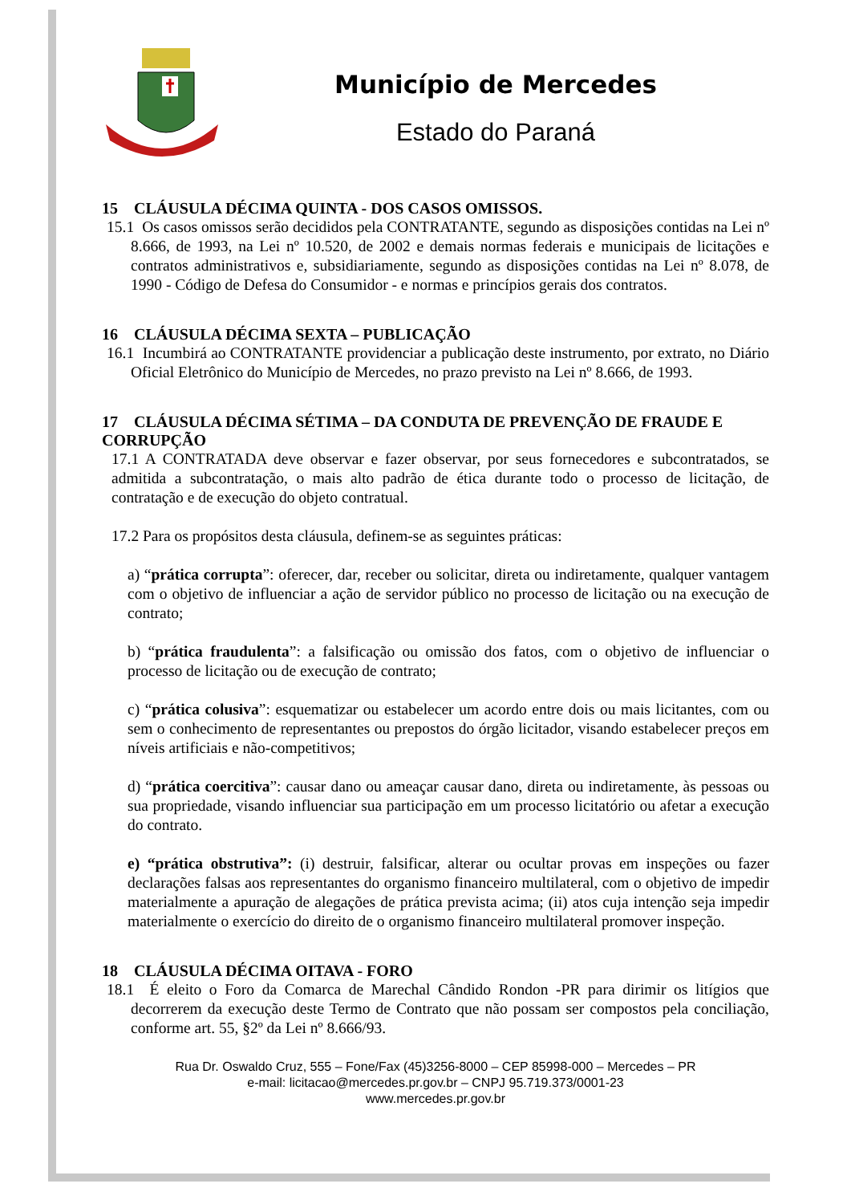Município de Mercedes
Estado do Paraná
15 CLÁUSULA DÉCIMA QUINTA - DOS CASOS OMISSOS.
15.1 Os casos omissos serão decididos pela CONTRATANTE, segundo as disposições contidas na Lei nº 8.666, de 1993, na Lei nº 10.520, de 2002 e demais normas federais e municipais de licitações e contratos administrativos e, subsidiariamente, segundo as disposições contidas na Lei nº 8.078, de 1990 - Código de Defesa do Consumidor - e normas e princípios gerais dos contratos.
16 CLÁUSULA DÉCIMA SEXTA – PUBLICAÇÃO
16.1 Incumbirá ao CONTRATANTE providenciar a publicação deste instrumento, por extrato, no Diário Oficial Eletrônico do Município de Mercedes, no prazo previsto na Lei nº 8.666, de 1993.
17 CLÁUSULA DÉCIMA SÉTIMA – DA CONDUTA DE PREVENÇÃO DE FRAUDE E CORRUPÇÃO
17.1 A CONTRATADA deve observar e fazer observar, por seus fornecedores e subcontratados, se admitida a subcontratação, o mais alto padrão de ética durante todo o processo de licitação, de contratação e de execução do objeto contratual.
17.2 Para os propósitos desta cláusula, definem-se as seguintes práticas:
a) “prática corrupta”: oferecer, dar, receber ou solicitar, direta ou indiretamente, qualquer vantagem com o objetivo de influenciar a ação de servidor público no processo de licitação ou na execução de contrato;
b) “prática fraudulenta”: a falsificação ou omissão dos fatos, com o objetivo de influenciar o processo de licitação ou de execução de contrato;
c) “prática colusiva”: esquematizar ou estabelecer um acordo entre dois ou mais licitantes, com ou sem o conhecimento de representantes ou prepostos do órgão licitador, visando estabelecer preços em níveis artificiais e não-competitivos;
d) “prática coercitiva”: causar dano ou ameaçar causar dano, direta ou indiretamente, às pessoas ou sua propriedade, visando influenciar sua participação em um processo licitatório ou afetar a execução do contrato.
e) “prática obstrutiva”: (i) destruir, falsificar, alterar ou ocultar provas em inspeções ou fazer declarações falsas aos representantes do organismo financeiro multilateral, com o objetivo de impedir materialmente a apuração de alegações de prática prevista acima; (ii) atos cuja intenção seja impedir materialmente o exercício do direito de o organismo financeiro multilateral promover inspeção.
18 CLÁUSULA DÉCIMA OITAVA - FORO
18.1 É eleito o Foro da Comarca de Marechal Cândido Rondon -PR para dirimir os litígios que decorrerem da execução deste Termo de Contrato que não possam ser compostos pela conciliação, conforme art. 55, §2º da Lei nº 8.666/93.
Rua Dr. Oswaldo Cruz, 555 – Fone/Fax (45)3256-8000 – CEP 85998-000 – Mercedes – PR
e-mail: licitacao@mercedes.pr.gov.br – CNPJ 95.719.373/0001-23
www.mercedes.pr.gov.br